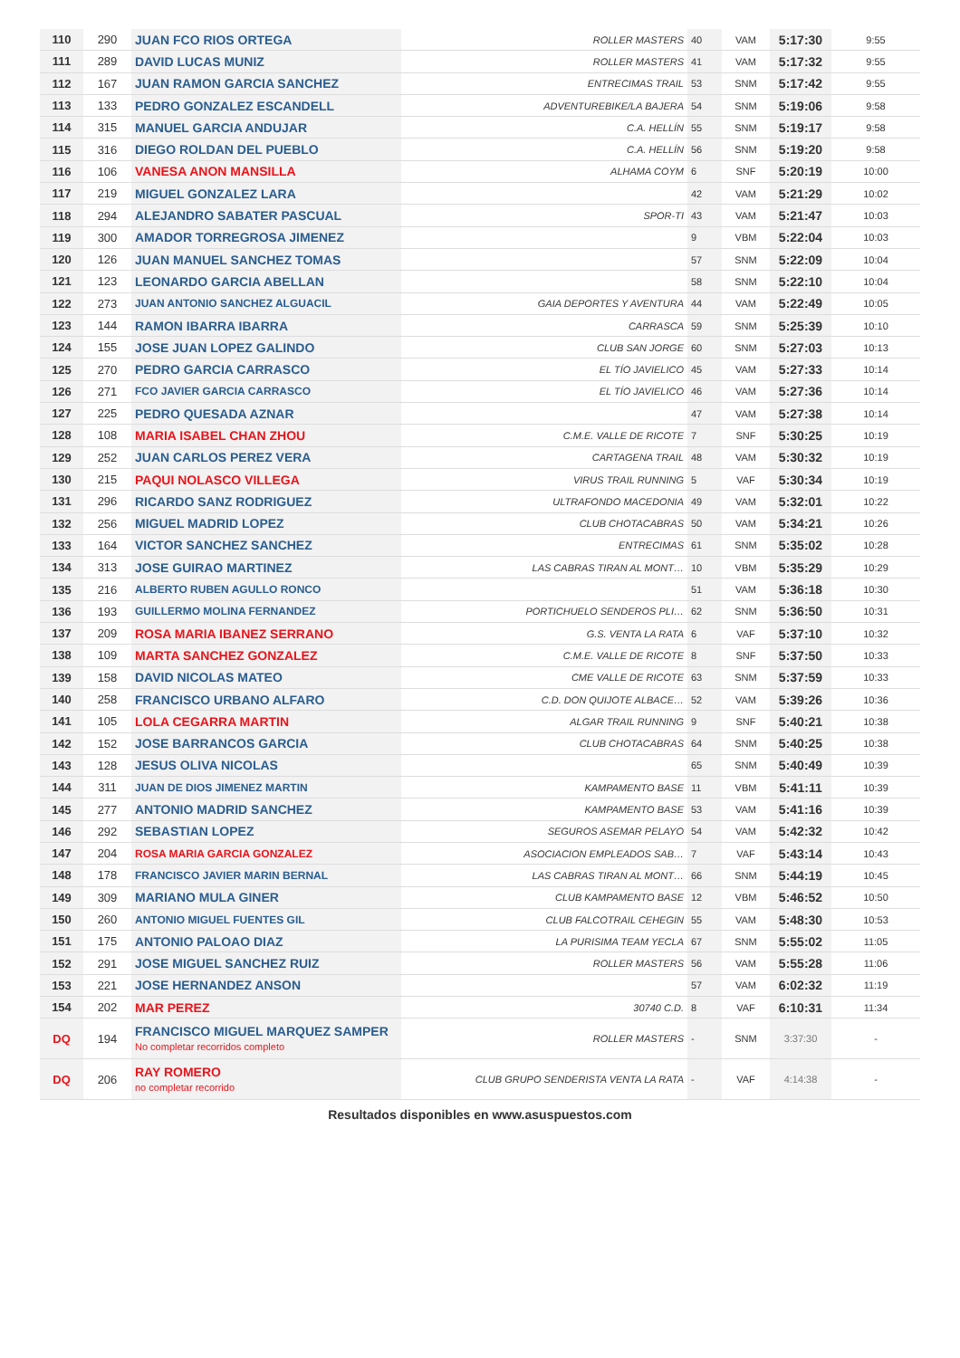| 110 | 290 | JUAN FCO RIOS ORTEGA | | ROLLER MASTERS | 40 | VAM | 5:17:30 | 9:55 |
| 111 | 289 | DAVID LUCAS MUNIZ | | ROLLER MASTERS | 41 | VAM | 5:17:32 | 9:55 |
| 112 | 167 | JUAN RAMON GARCIA SANCHEZ | | ENTRECIMAS TRAIL | 53 | SNM | 5:17:42 | 9:55 |
| 113 | 133 | PEDRO GONZALEZ ESCANDELL | | ADVENTUREBIKE/LA BAJERA | 54 | SNM | 5:19:06 | 9:58 |
| 114 | 315 | MANUEL GARCIA ANDUJAR | | C.A. HELLÍN | 55 | SNM | 5:19:17 | 9:58 |
| 115 | 316 | DIEGO ROLDAN DEL PUEBLO | | C.A. HELLÍN | 56 | SNM | 5:19:20 | 9:58 |
| 116 | 106 | VANESA ANON MANSILLA | | ALHAMA COYM | 6 | SNF | 5:20:19 | 10:00 |
| 117 | 219 | MIGUEL GONZALEZ LARA | | | 42 | VAM | 5:21:29 | 10:02 |
| 118 | 294 | ALEJANDRO SABATER PASCUAL | | SPOR-TI | 43 | VAM | 5:21:47 | 10:03 |
| 119 | 300 | AMADOR TORREGROSA JIMENEZ | | | 9 | VBM | 5:22:04 | 10:03 |
| 120 | 126 | JUAN MANUEL SANCHEZ TOMAS | | | 57 | SNM | 5:22:09 | 10:04 |
| 121 | 123 | LEONARDO GARCIA ABELLAN | | | 58 | SNM | 5:22:10 | 10:04 |
| 122 | 273 | JUAN ANTONIO SANCHEZ ALGUACIL | | GAIA DEPORTES Y AVENTURA | 44 | VAM | 5:22:49 | 10:05 |
| 123 | 144 | RAMON IBARRA IBARRA | | CARRASCA | 59 | SNM | 5:25:39 | 10:10 |
| 124 | 155 | JOSE JUAN LOPEZ GALINDO | | CLUB SAN JORGE | 60 | SNM | 5:27:03 | 10:13 |
| 125 | 270 | PEDRO GARCIA CARRASCO | | EL TÍO JAVIELICO | 45 | VAM | 5:27:33 | 10:14 |
| 126 | 271 | FCO JAVIER GARCIA CARRASCO | | EL TÍO JAVIELICO | 46 | VAM | 5:27:36 | 10:14 |
| 127 | 225 | PEDRO QUESADA AZNAR | | | 47 | VAM | 5:27:38 | 10:14 |
| 128 | 108 | MARIA ISABEL CHAN ZHOU | | C.M.E. VALLE DE RICOTE | 7 | SNF | 5:30:25 | 10:19 |
| 129 | 252 | JUAN CARLOS PEREZ VERA | | CARTAGENA TRAIL | 48 | VAM | 5:30:32 | 10:19 |
| 130 | 215 | PAQUI NOLASCO VILLEGA | | VIRUS TRAIL RUNNING | 5 | VAF | 5:30:34 | 10:19 |
| 131 | 296 | RICARDO SANZ RODRIGUEZ | | ULTRAFONDO MACEDONIA | 49 | VAM | 5:32:01 | 10:22 |
| 132 | 256 | MIGUEL MADRID LOPEZ | | CLUB CHOTACABRAS | 50 | VAM | 5:34:21 | 10:26 |
| 133 | 164 | VICTOR SANCHEZ SANCHEZ | | ENTRECIMAS | 61 | SNM | 5:35:02 | 10:28 |
| 134 | 313 | JOSE GUIRAO MARTINEZ | | LAS CABRAS TIRAN AL MONT… | 10 | VBM | 5:35:29 | 10:29 |
| 135 | 216 | ALBERTO RUBEN AGULLO RONCO | | | 51 | VAM | 5:36:18 | 10:30 |
| 136 | 193 | GUILLERMO MOLINA FERNANDEZ | | PORTICHUELO SENDEROS PLI… | 62 | SNM | 5:36:50 | 10:31 |
| 137 | 209 | ROSA MARIA IBANEZ SERRANO | | G.S. VENTA LA RATA | 6 | VAF | 5:37:10 | 10:32 |
| 138 | 109 | MARTA SANCHEZ GONZALEZ | | C.M.E. VALLE DE RICOTE | 8 | SNF | 5:37:50 | 10:33 |
| 139 | 158 | DAVID NICOLAS MATEO | | CME VALLE DE RICOTE | 63 | SNM | 5:37:59 | 10:33 |
| 140 | 258 | FRANCISCO URBANO ALFARO | | C.D. DON QUIJOTE ALBACE… | 52 | VAM | 5:39:26 | 10:36 |
| 141 | 105 | LOLA CEGARRA MARTIN | | ALGAR TRAIL RUNNING | 9 | SNF | 5:40:21 | 10:38 |
| 142 | 152 | JOSE BARRANCOS GARCIA | | CLUB CHOTACABRAS | 64 | SNM | 5:40:25 | 10:38 |
| 143 | 128 | JESUS OLIVA NICOLAS | | | 65 | SNM | 5:40:49 | 10:39 |
| 144 | 311 | JUAN DE DIOS JIMENEZ MARTIN | | KAMPAMENTO BASE | 11 | VBM | 5:41:11 | 10:39 |
| 145 | 277 | ANTONIO MADRID SANCHEZ | | KAMPAMENTO BASE | 53 | VAM | 5:41:16 | 10:39 |
| 146 | 292 | SEBASTIAN LOPEZ | | SEGUROS ASEMAR PELAYO | 54 | VAM | 5:42:32 | 10:42 |
| 147 | 204 | ROSA MARIA GARCIA GONZALEZ | | ASOCIACION EMPLEADOS SAB… | 7 | VAF | 5:43:14 | 10:43 |
| 148 | 178 | FRANCISCO JAVIER MARIN BERNAL | | LAS CABRAS TIRAN AL MONT… | 66 | SNM | 5:44:19 | 10:45 |
| 149 | 309 | MARIANO MULA GINER | | CLUB KAMPAMENTO BASE | 12 | VBM | 5:46:52 | 10:50 |
| 150 | 260 | ANTONIO MIGUEL FUENTES GIL | | CLUB FALCOTRAIL CEHEGIN | 55 | VAM | 5:48:30 | 10:53 |
| 151 | 175 | ANTONIO PALOAO DIAZ | | LA PURISIMA TEAM YECLA | 67 | SNM | 5:55:02 | 11:05 |
| 152 | 291 | JOSE MIGUEL SANCHEZ RUIZ | | ROLLER MASTERS | 56 | VAM | 5:55:28 | 11:06 |
| 153 | 221 | JOSE HERNANDEZ ANSON | | | 57 | VAM | 6:02:32 | 11:19 |
| 154 | 202 | MAR PEREZ | | 30740 C.D. | 8 | VAF | 6:10:31 | 11:34 |
| DQ | 194 | FRANCISCO MIGUEL MARQUEZ SAMPER No completar recorridos completo | | ROLLER MASTERS | - | SNM | 3:37:30 | - |
| DQ | 206 | RAY ROMERO no completar recorrido | | CLUB GRUPO SENDERISTA VENTA LA RATA | - | VAF | 4:14:38 | - |
Resultados disponibles en www.asuspuestos.com